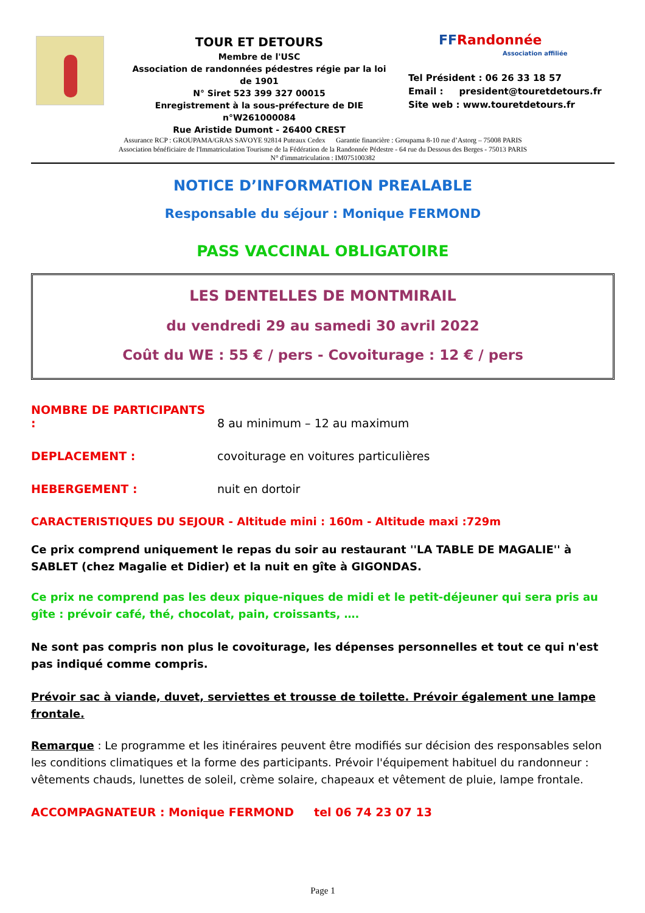TOUR ET DETOURS
Membre de l'USC
Association de randonnées pédestres régie par la loi de 1901
N° Siret 523 399 327 00015
Enregistrement à la sous-préfecture de DIE n°W261000084
Rue Aristide Dumont - 26400 CREST
FFRandonnée
Association affiliée
Tel Président : 06 26 33 18 57
Email : president@touretdetours.fr
Site web : www.touretdetours.fr
Assurance RCP : GROUPAMA/GRAS SAVOYE 92814 Puteaux Cedex Garantie financière : Groupama 8-10 rue d’Astorg – 75008 PARIS
Association bénéficiaire de l'Immatriculation Tourisme de la Fédération de la Randonnée Pédestre - 64 rue du Dessous des Berges - 75013 PARIS
N° d'immatriculation : IM075100382
NOTICE D’INFORMATION PREALABLE
Responsable du séjour : Monique FERMOND
PASS VACCINAL OBLIGATOIRE
LES DENTELLES DE MONTMIRAIL
du vendredi 29 au samedi 30 avril 2022
Coût du WE : 55 € / pers - Covoiturage : 12 € / pers
NOMBRE DE PARTICIPANTS : 8 au minimum – 12 au maximum
DEPLACEMENT : covoiturage en voitures particulières
HEBERGEMENT : nuit en dortoir
CARACTERISTIQUES DU SEJOUR - Altitude mini : 160m - Altitude maxi :729m
Ce prix comprend uniquement le repas du soir au restaurant ''LA TABLE DE MAGALIE'' à SABLET (chez Magalie et Didier) et la nuit en gîte à GIGONDAS.
Ce prix ne comprend pas les deux pique-niques de midi et le petit-déjeuner qui sera pris au gîte : prévoir café, thé, chocolat, pain, croissants, ….
Ne sont pas compris non plus le covoiturage, les dépenses personnelles et tout ce qui n'est pas indiqué comme compris.
Prévoir sac à viande, duvet, serviettes et trousse de toilette. Prévoir également une lampe frontale.
Remarque : Le programme et les itinéraires peuvent être modifiés sur décision des responsables selon les conditions climatiques et la forme des participants. Prévoir l'équipement habituel du randonneur : vêtements chauds, lunettes de soleil, crème solaire, chapeaux et vêtement de pluie, lampe frontale.
ACCOMPAGNATEUR : Monique FERMOND tel 06 74 23 07 13
Page 1